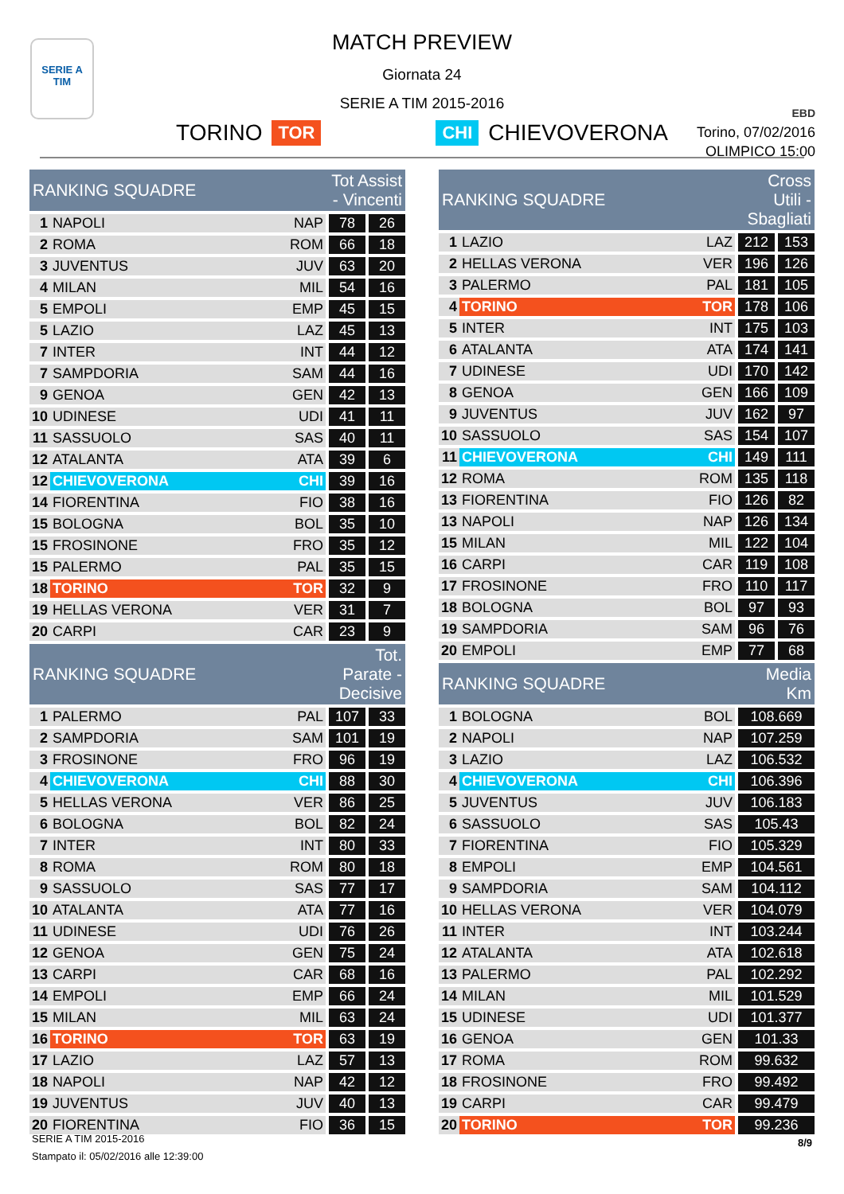SERIE A
TIM
EBD
Torino, 07/02/2016
OLIMPICO 15:00
MATCH PREVIEW
Giornata 24
SERIE A TIM 2015-2016
TORINO TOR CHI CHIEVOVERONA
| RANKING SQUADRE | | | Tot Assist - Vincenti | |
| --- | --- | --- | --- | --- |
| 1 | NAPOLI | NAP | 78 | 26 |
| 2 | ROMA | ROM | 66 | 18 |
| 3 | JUVENTUS | JUV | 63 | 20 |
| 4 | MILAN | MIL | 54 | 16 |
| 5 | EMPOLI | EMP | 45 | 15 |
| 5 | LAZIO | LAZ | 45 | 13 |
| 7 | INTER | INT | 44 | 12 |
| 7 | SAMPDORIA | SAM | 44 | 16 |
| 9 | GENOA | GEN | 42 | 13 |
| 10 | UDINESE | UDI | 41 | 11 |
| 11 | SASSUOLO | SAS | 40 | 11 |
| 12 | ATALANTA | ATA | 39 | 6 |
| 12 | CHIEVOVERONA | CHI | 39 | 16 |
| 14 | FIORENTINA | FIO | 38 | 16 |
| 15 | BOLOGNA | BOL | 35 | 10 |
| 15 | FROSINONE | FRO | 35 | 12 |
| 15 | PALERMO | PAL | 35 | 15 |
| 18 | TORINO | TOR | 32 | 9 |
| 19 | HELLAS VERONA | VER | 31 | 7 |
| 20 | CARPI | CAR | 23 | 9 |
| RANKING SQUADRE | | | Tot. Parate - Decisive | |
| 1 | PALERMO | PAL | 107 | 33 |
| 2 | SAMPDORIA | SAM | 101 | 19 |
| 3 | FROSINONE | FRO | 96 | 19 |
| 4 | CHIEVOVERONA | CHI | 88 | 30 |
| 5 | HELLAS VERONA | VER | 86 | 25 |
| 6 | BOLOGNA | BOL | 82 | 24 |
| 7 | INTER | INT | 80 | 33 |
| 8 | ROMA | ROM | 80 | 18 |
| 9 | SASSUOLO | SAS | 77 | 17 |
| 10 | ATALANTA | ATA | 77 | 16 |
| 11 | UDINESE | UDI | 76 | 26 |
| 12 | GENOA | GEN | 75 | 24 |
| 13 | CARPI | CAR | 68 | 16 |
| 14 | EMPOLI | EMP | 66 | 24 |
| 15 | MILAN | MIL | 63 | 24 |
| 16 | TORINO | TOR | 63 | 19 |
| 17 | LAZIO | LAZ | 57 | 13 |
| 18 | NAPOLI | NAP | 42 | 12 |
| 19 | JUVENTUS | JUV | 40 | 13 |
| 20 | FIORENTINA | FIO | 36 | 15 |
| RANKING SQUADRE | | | Cross Utili - Sbagliati | |
| --- | --- | --- | --- | --- |
| 1 | LAZIO | LAZ | 212 | 153 |
| 2 | HELLAS VERONA | VER | 196 | 126 |
| 3 | PALERMO | PAL | 181 | 105 |
| 4 | TORINO | TOR | 178 | 106 |
| 5 | INTER | INT | 175 | 103 |
| 6 | ATALANTA | ATA | 174 | 141 |
| 7 | UDINESE | UDI | 170 | 142 |
| 8 | GENOA | GEN | 166 | 109 |
| 9 | JUVENTUS | JUV | 162 | 97 |
| 10 | SASSUOLO | SAS | 154 | 107 |
| 11 | CHIEVOVERONA | CHI | 149 | 111 |
| 12 | ROMA | ROM | 135 | 118 |
| 13 | FIORENTINA | FIO | 126 | 82 |
| 13 | NAPOLI | NAP | 126 | 134 |
| 15 | MILAN | MIL | 122 | 104 |
| 16 | CARPI | CAR | 119 | 108 |
| 17 | FROSINONE | FRO | 110 | 117 |
| 18 | BOLOGNA | BOL | 97 | 93 |
| 19 | SAMPDORIA | SAM | 96 | 76 |
| 20 | EMPOLI | EMP | 77 | 68 |
| RANKING SQUADRE | | | Media Km | |
| 1 | BOLOGNA | BOL | 108.669 | |
| 2 | NAPOLI | NAP | 107.259 | |
| 3 | LAZIO | LAZ | 106.532 | |
| 4 | CHIEVOVERONA | CHI | 106.396 | |
| 5 | JUVENTUS | JUV | 106.183 | |
| 6 | SASSUOLO | SAS | 105.43 | |
| 7 | FIORENTINA | FIO | 105.329 | |
| 8 | EMPOLI | EMP | 104.561 | |
| 9 | SAMPDORIA | SAM | 104.112 | |
| 10 | HELLAS VERONA | VER | 104.079 | |
| 11 | INTER | INT | 103.244 | |
| 12 | ATALANTA | ATA | 102.618 | |
| 13 | PALERMO | PAL | 102.292 | |
| 14 | MILAN | MIL | 101.529 | |
| 15 | UDINESE | UDI | 101.377 | |
| 16 | GENOA | GEN | 101.33 | |
| 17 | ROMA | ROM | 99.632 | |
| 18 | FROSINONE | FRO | 99.492 | |
| 19 | CARPI | CAR | 99.479 | |
| 20 | TORINO | TOR | 99.236 | |
SERIE A TIM 2015-2016
Stampato il: 05/02/2016 alle 12:39:00
8/9